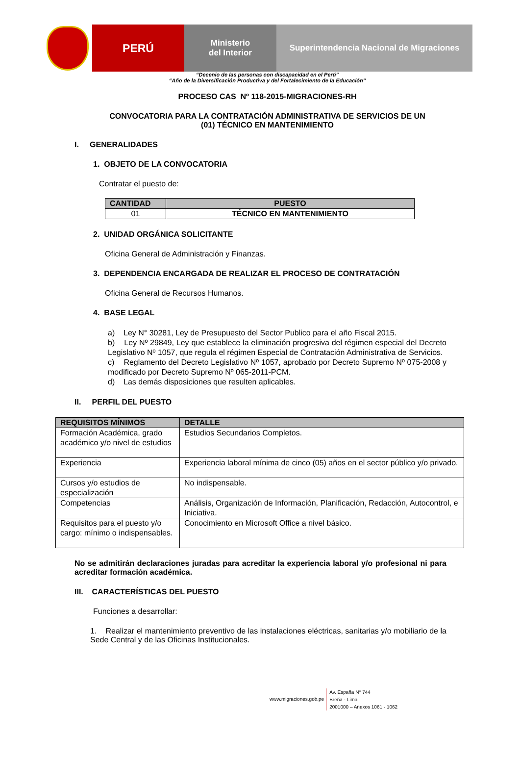PERÚ
Ministerio
del Interior
Superintendencia Nacional de Migraciones
“Decenio de las personas con discapacidad en el Perú”
“Año de la Diversificación Productiva y del Fortalecimiento de la Educación”
PROCESO CAS Nº 118-2015-MIGRACIONES-RH
CONVOCATORIA PARA LA CONTRATACIÓN ADMINISTRATIVA DE SERVICIOS DE UN
(01) TÉCNICO EN MANTENIMIENTO
I. GENERALIDADES
1. OBJETO DE LA CONVOCATORIA
Contratar el puesto de:
| CANTIDAD | PUESTO |
| --- | --- |
| 01 | TÉCNICO EN MANTENIMIENTO |
2. UNIDAD ORGÁNICA SOLICITANTE
Oficina General de Administración y Finanzas.
3. DEPENDENCIA ENCARGADA DE REALIZAR EL PROCESO DE CONTRATACIÓN
Oficina General de Recursos Humanos.
4. BASE LEGAL
a) Ley N° 30281, Ley de Presupuesto del Sector Publico para el año Fiscal 2015.
b) Ley Nº 29849, Ley que establece la eliminación progresiva del régimen especial del Decreto Legislativo Nº 1057, que regula el régimen Especial de Contratación Administrativa de Servicios.
c) Reglamento del Decreto Legislativo Nº 1057, aprobado por Decreto Supremo Nº 075-2008 y modificado por Decreto Supremo Nº 065-2011-PCM.
d) Las demás disposiciones que resulten aplicables.
II. PERFIL DEL PUESTO
| REQUISITOS MÍNIMOS | DETALLE |
| --- | --- |
| Formación Académica, grado académico y/o nivel de estudios | Estudios Secundarios Completos. |
| Experiencia | Experiencia laboral mínima de cinco (05) años en el sector público y/o privado. |
| Cursos y/o estudios de especialización | No indispensable. |
| Competencias | Análisis, Organización de Información, Planificación, Redacción, Autocontrol, e Iniciativa. |
| Requisitos para el puesto y/o cargo: mínimo o indispensables. | Conocimiento en Microsoft Office a nivel básico. |
No se admitirán declaraciones juradas para acreditar la experiencia laboral y/o profesional ni para acreditar formación académica.
III. CARACTERÍSTICAS DEL PUESTO
Funciones a desarrollar:
1. Realizar el mantenimiento preventivo de las instalaciones eléctricas, sanitarias y/o mobiliario de la Sede Central y de las Oficinas Institucionales.
www.migraciones.gob.pe
Av. España N° 744
Breña - Lima
2001000 – Anexos 1061 - 1062